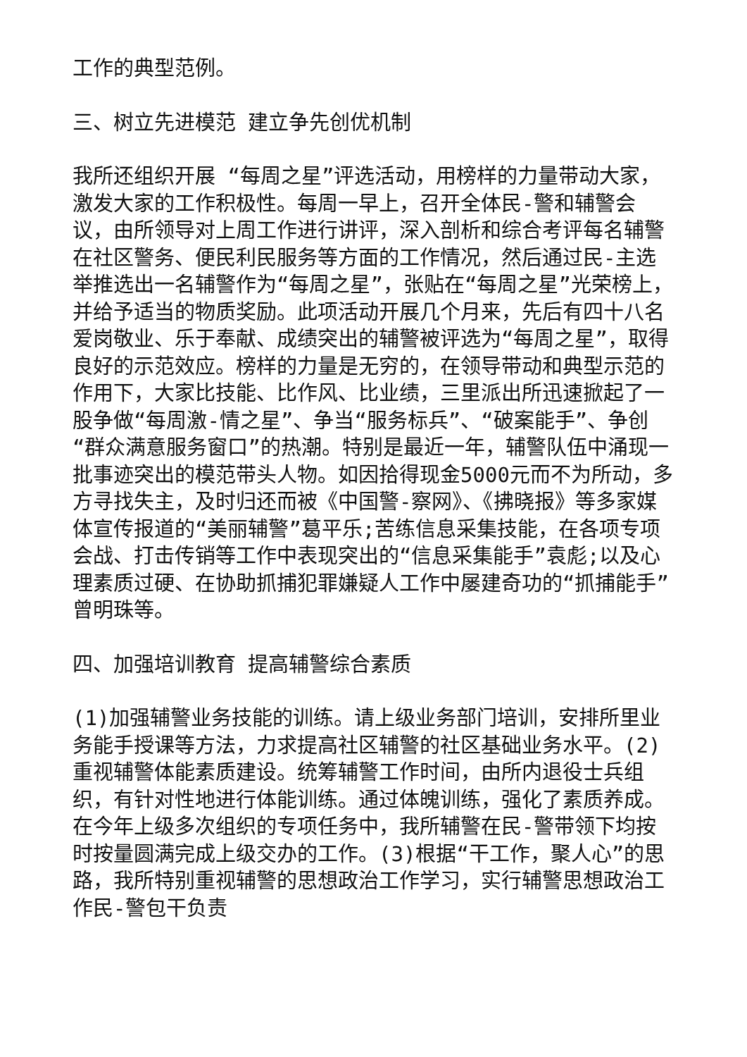工作的典型范例。
三、树立先进模范 建立争先创优机制
我所还组织开展 “每周之星”评选活动，用榜样的力量带动大家，激发大家的工作积极性。每周一早上，召开全体民-警和辅警会议，由所领导对上周工作进行讲评，深入剖析和综合考评每名辅警在社区警务、便民利民服务等方面的工作情况，然后通过民-主选举推选出一名辅警作为“每周之星”，张贴在“每周之星”光荣榜上，并给予适当的物质奖励。此项活动开展几个月来，先后有四十八名爱岗敬业、乐于奉献、成绩突出的辅警被评选为“每周之星”，取得良好的示范效应。榜样的力量是无穷的，在领导带动和典型示范的作用下，大家比技能、比作风、比业绩，三里派出所迅速掀起了一股争做“每周激-情之星”、争当“服务标兵”、“破案能手”、争创“群众满意服务窗口”的热潮。特别是最近一年，辅警队伍中涌现一批事迹突出的模范带头人物。如因拾得现金5000元而不为所动，多方寻找失主，及时归还而被《中国警-察网》、《拂晓报》等多家媒体宣传报道的“美丽辅警”葛平乐;苦练信息采集技能，在各项专项会战、打击传销等工作中表现突出的“信息采集能手”袁彪;以及心理素质过硬、在协助抓捕犯罪嫌疑人工作中屡建奇功的“抓捕能手”曾明珠等。
四、加强培训教育 提高辅警综合素质
(1)加强辅警业务技能的训练。请上级业务部门培训，安排所里业务能手授课等方法，力求提高社区辅警的社区基础业务水平。(2)重视辅警体能素质建设。统筹辅警工作时间，由所内退役士兵组织，有针对性地进行体能训练。通过体魄训练，强化了素质养成。在今年上级多次组织的专项任务中，我所辅警在民-警带领下均按时按量圆满完成上级交办的工作。(3)根据“干工作，聚人心”的思路，我所特别重视辅警的思想政治工作学习，实行辅警思想政治工作民-警包干负责